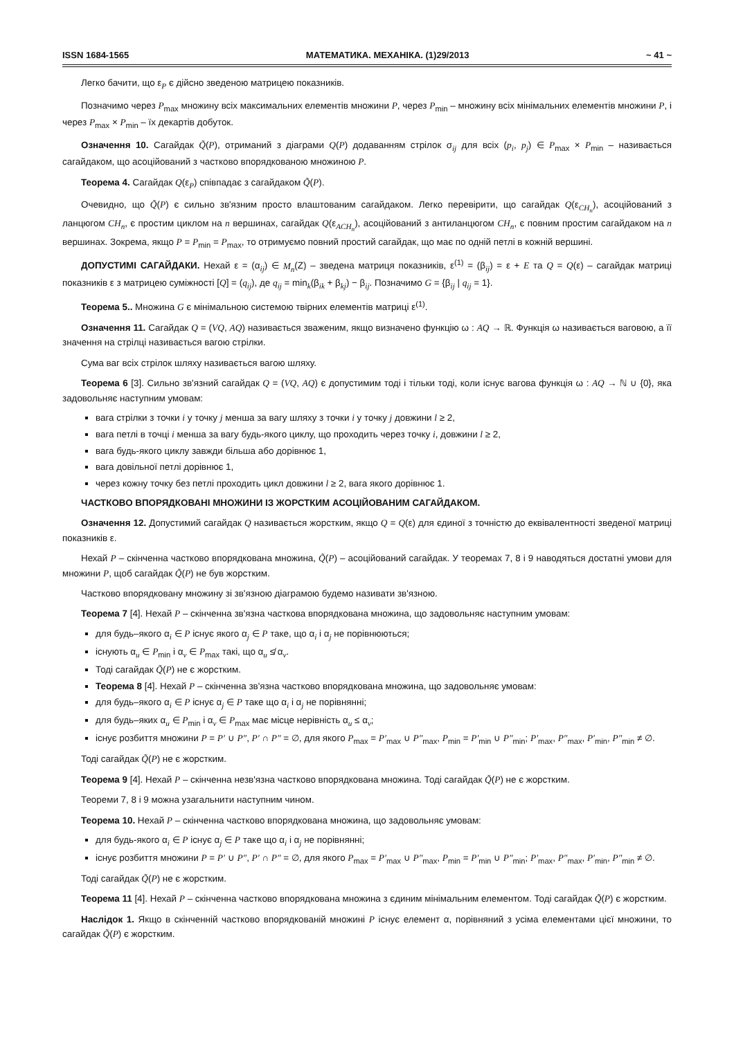ISSN 1684-1565 МАТЕМАТИКА. МЕХАНІКА. (1)29/2013 ~ 41 ~
Легко бачити, що ε<sub>P</sub> є дійсно зведеною матрицею показників.
Позначимо через P<sub>max</sub> множину всіх максимальних елементів множини P, через P<sub>min</sub> – множину всіх мінімальних елементів множини P, і через P<sub>max</sub> × P<sub>min</sub> – їх декартів добуток.
Означення 10. Сагайдак Q̃(P), отриманий з діаграми Q(P) додаванням стрілок σ<sub>ij</sub> для всіх (p<sub>i</sub>, p<sub>j</sub>) ∈ P<sub>max</sub> × P<sub>min</sub> – називається сагайдаком, що асоційований з частково впорядкованою множиною P.
Теорема 4. Сагайдак Q(ε<sub>P</sub>) співпадає з сагайдаком Q̃(P).
Очевидно, що Q̃(P) є сильно зв'язним просто влаштованим сагайдаком. Легко перевірити, що сагайдак Q(ε<sub>CH<sub>n</sub></sub>), асоційований з ланцюгом CH<sub>n</sub>, є простим циклом на n вершинах, сагайдак Q(ε<sub>ACH<sub>n</sub></sub>), асоційований з антиланцюгом CH<sub>n</sub>, є повним простим сагайдаком на n вершинах. Зокрема, якщо P = P<sub>min</sub> = P<sub>max</sub>, то отримуємо повний простий сагайдак, що має по одній петлі в кожній вершині.
ДОПУСТИМІ САГАЙДАКИ. Нехай ε = (α<sub>ij</sub>) ∈ M<sub>n</sub>(Z) – зведена матриця показників, ε<sup>(1)</sup> = (β<sub>ij</sub>) = ε + E та Q = Q(ε) – сагайдак матриці показників ε з матрицею суміжності [Q] = (q<sub>ij</sub>), де q<sub>ij</sub> = min<sub>k</sub>(β<sub>ik</sub> + β<sub>kj</sub>) − β<sub>ij</sub>. Позначимо G = {β<sub>ij</sub> | q<sub>ij</sub> = 1}.
Теорема 5.. Множина G є мінімальною системою твірних елементів матриці ε<sup>(1)</sup>.
Означення 11. Сагайдак Q = (VQ, AQ) називається зваженим, якщо визначено функцію ω : AQ → ℝ. Функція ω називається ваговою, а її значення на стрілці називається вагою стрілки.
Сума ваг всіх стрілок шляху називається вагою шляху.
Теорема 6 [3]. Сильно зв'язний сагайдак Q = (VQ, AQ) є допустимим тоді і тільки тоді, коли існує вагова функція ω : AQ → ℕ ∪ {0}, яка задовольняє наступним умовам:
вага стрілки з точки i у точку j менша за вагу шляху з точки i у точку j довжини l ≥ 2,
вага петлі в точці i менша за вагу будь-якого циклу, що проходить через точку i, довжини l ≥ 2,
вага будь-якого циклу завжди більша або дорівнює 1,
вага довільної петлі дорівнює 1,
через кожну точку без петлі проходить цикл довжини l ≥ 2, вага якого дорівнює 1.
ЧАСТКОВО ВПОРЯДКОВАНІ МНОЖИНИ ІЗ ЖОРСТКИМ АСОЦІЙОВАНИМ САГАЙДАКОМ.
Означення 12. Допустимий сагайдак Q називається жорстким, якщо Q = Q(ε) для єдиної з точністю до еквівалентності зведеної матриці показників ε.
Нехай P – скінченна частково впорядкована множина, Q̃(P) – асоційований сагайдак. У теоремах 7, 8 і 9 наводяться достатні умови для множини P, щоб сагайдак Q̃(P) не був жорстким.
Частково впорядковану множину зі зв'язною діаграмою будемо називати зв'язною.
Теорема 7 [4]. Нехай P – скінченна зв'язна часткова впорядкована множина, що задовольняє наступним умовам:
для будь–якого α<sub>i</sub> ∈ P існує якого α<sub>j</sub> ∈ P таке, що α<sub>i</sub> і α<sub>j</sub> не порівнюються;
існують α<sub>u</sub> ∈ P<sub>min</sub> і α<sub>v</sub> ∈ P<sub>max</sub> такі, що α<sub>u</sub> ≰ α<sub>v</sub>.
Тоді сагайдак Q̃(P) не є жорстким.
Теорема 8 [4]. Нехай P – скінченна зв'язна частково впорядкована множина, що задовольняє умовам:
для будь–якого α<sub>i</sub> ∈ P існує α<sub>j</sub> ∈ P таке що α<sub>i</sub> і α<sub>j</sub> не порівнянні;
для будь–яких α<sub>u</sub> ∈ P<sub>min</sub> і α<sub>v</sub> ∈ P<sub>max</sub> має місце нерівність α<sub>u</sub> ≤ α<sub>v</sub>;
існує розбиття множини P = P′ ∪ P″, P′ ∩ P″ = ∅, для якого P<sub>max</sub> = P′<sub>max</sub> ∪ P″<sub>max</sub>, P<sub>min</sub> = P′<sub>min</sub> ∪ P″<sub>min</sub>; P′<sub>max</sub>, P″<sub>max</sub>, P′<sub>min</sub>, P″<sub>min</sub> ≠ ∅.
Тоді сагайдак Q̃(P) не є жорстким.
Теорема 9 [4]. Нехай P – скінченна незв'язна частково впорядкована множина. Тоді сагайдак Q̃(P) не є жорстким.
Теореми 7, 8 і 9 можна узагальнити наступним чином.
Теорема 10. Нехай P – скінченна частково впорядкована множина, що задовольняє умовам:
для будь-якого α<sub>i</sub> ∈ P існує α<sub>j</sub> ∈ P таке що α<sub>i</sub> і α<sub>j</sub> не порівнянні;
існує розбиття множини P = P′ ∪ P″, P′ ∩ P″ = ∅, для якого P<sub>max</sub> = P′<sub>max</sub> ∪ P″<sub>max</sub>, P<sub>min</sub> = P′<sub>min</sub> ∪ P″<sub>min</sub>; P′<sub>max</sub>, P″<sub>max</sub>, P′<sub>min</sub>, P″<sub>min</sub> ≠ ∅.
Тоді сагайдак Q̃(P) не є жорстким.
Теорема 11 [4]. Нехай P – скінченна частково впорядкована множина з єдиним мінімальним елементом. Тоді сагайдак Q̃(P) є жорстким.
Наслідок 1. Якщо в скінченній частково впорядкованій множині P існує елемент α, порівняний з усіма елементами цієї множини, то сагайдак Q̃(P) є жорстким.